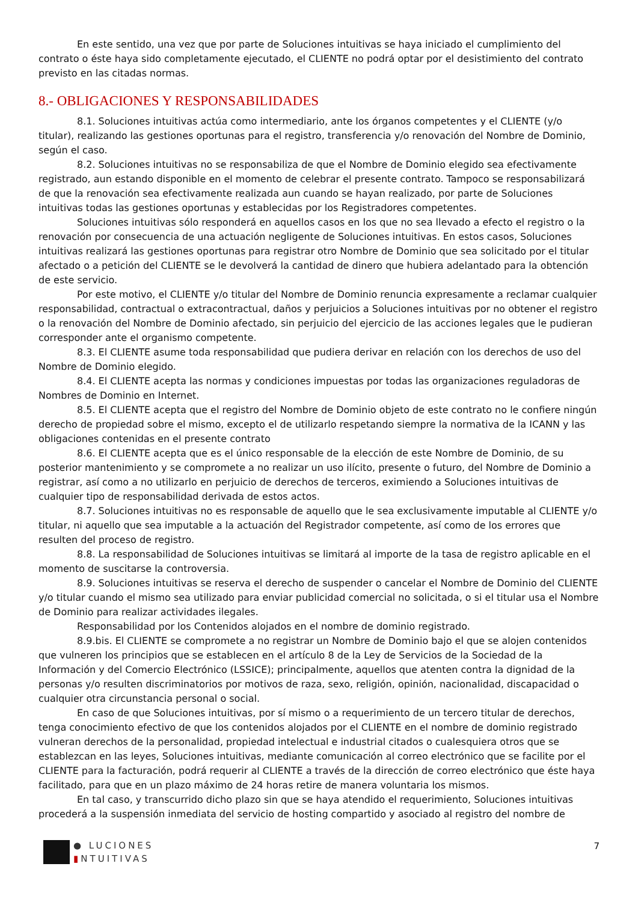En este sentido, una vez que por parte de Soluciones intuitivas se haya iniciado el cumplimiento del contrato o éste haya sido completamente ejecutado, el CLIENTE no podrá optar por el desistimiento del contrato previsto en las citadas normas.
8.- OBLIGACIONES Y RESPONSABILIDADES
8.1. Soluciones intuitivas actúa como intermediario, ante los órganos competentes y el CLIENTE (y/o titular), realizando las gestiones oportunas para el registro, transferencia y/o renovación del Nombre de Dominio, según el caso.
8.2. Soluciones intuitivas no se responsabiliza de que el Nombre de Dominio elegido sea efectivamente registrado, aun estando disponible en el momento de celebrar el presente contrato. Tampoco se responsabilizará de que la renovación sea efectivamente realizada aun cuando se hayan realizado, por parte de Soluciones intuitivas todas las gestiones oportunas y establecidas por los Registradores competentes.
Soluciones intuitivas sólo responderá en aquellos casos en los que no sea llevado a efecto el registro o la renovación por consecuencia de una actuación negligente de Soluciones intuitivas. En estos casos, Soluciones intuitivas realizará las gestiones oportunas para registrar otro Nombre de Dominio que sea solicitado por el titular afectado o a petición del CLIENTE se le devolverá la cantidad de dinero que hubiera adelantado para la obtención de este servicio.
Por este motivo, el CLIENTE y/o titular del Nombre de Dominio renuncia expresamente a reclamar cualquier responsabilidad, contractual o extracontractual, daños y perjuicios a Soluciones intuitivas por no obtener el registro o la renovación del Nombre de Dominio afectado, sin perjuicio del ejercicio de las acciones legales que le pudieran corresponder ante el organismo competente.
8.3. El CLIENTE asume toda responsabilidad que pudiera derivar en relación con los derechos de uso del Nombre de Dominio elegido.
8.4. El CLIENTE acepta las normas y condiciones impuestas por todas las organizaciones reguladoras de Nombres de Dominio en Internet.
8.5. El CLIENTE acepta que el registro del Nombre de Dominio objeto de este contrato no le confiere ningún derecho de propiedad sobre el mismo, excepto el de utilizarlo respetando siempre la normativa de la ICANN y las obligaciones contenidas en el presente contrato
8.6. El CLIENTE acepta que es el único responsable de la elección de este Nombre de Dominio, de su posterior mantenimiento y se compromete a no realizar un uso ilícito, presente o futuro, del Nombre de Dominio a registrar, así como a no utilizarlo en perjuicio de derechos de terceros, eximiendo a Soluciones intuitivas de cualquier tipo de responsabilidad derivada de estos actos.
8.7. Soluciones intuitivas no es responsable de aquello que le sea exclusivamente imputable al CLIENTE y/o titular, ni aquello que sea imputable a la actuación del Registrador competente, así como de los errores que resulten del proceso de registro.
8.8. La responsabilidad de Soluciones intuitivas se limitará al importe de la tasa de registro aplicable en el momento de suscitarse la controversia.
8.9. Soluciones intuitivas se reserva el derecho de suspender o cancelar el Nombre de Dominio del CLIENTE y/o titular cuando el mismo sea utilizado para enviar publicidad comercial no solicitada, o si el titular usa el Nombre de Dominio para realizar actividades ilegales.
Responsabilidad por los Contenidos alojados en el nombre de dominio registrado.
8.9.bis. El CLIENTE se compromete a no registrar un Nombre de Dominio bajo el que se alojen contenidos que vulneren los principios que se establecen en el artículo 8 de la Ley de Servicios de la Sociedad de la Información y del Comercio Electrónico (LSSICE); principalmente, aquellos que atenten contra la dignidad de la personas y/o resulten discriminatorios por motivos de raza, sexo, religión, opinión, nacionalidad, discapacidad o cualquier otra circunstancia personal o social.
En caso de que Soluciones intuitivas, por sí mismo o a requerimiento de un tercero titular de derechos, tenga conocimiento efectivo de que los contenidos alojados por el CLIENTE en el nombre de dominio registrado vulneran derechos de la personalidad, propiedad intelectual e industrial citados o cualesquiera otros que se establezcan en las leyes, Soluciones intuitivas, mediante comunicación al correo electrónico que se facilite por el CLIENTE para la facturación, podrá requerir al CLIENTE a través de la dirección de correo electrónico que éste haya facilitado, para que en un plazo máximo de 24 horas retire de manera voluntaria los mismos.
En tal caso, y transcurrido dicho plazo sin que se haya atendido el requerimiento, Soluciones intuitivas procederá a la suspensión inmediata del servicio de hosting compartido y asociado al registro del nombre de
● LUCIONES
▮NTUITIVAS
7